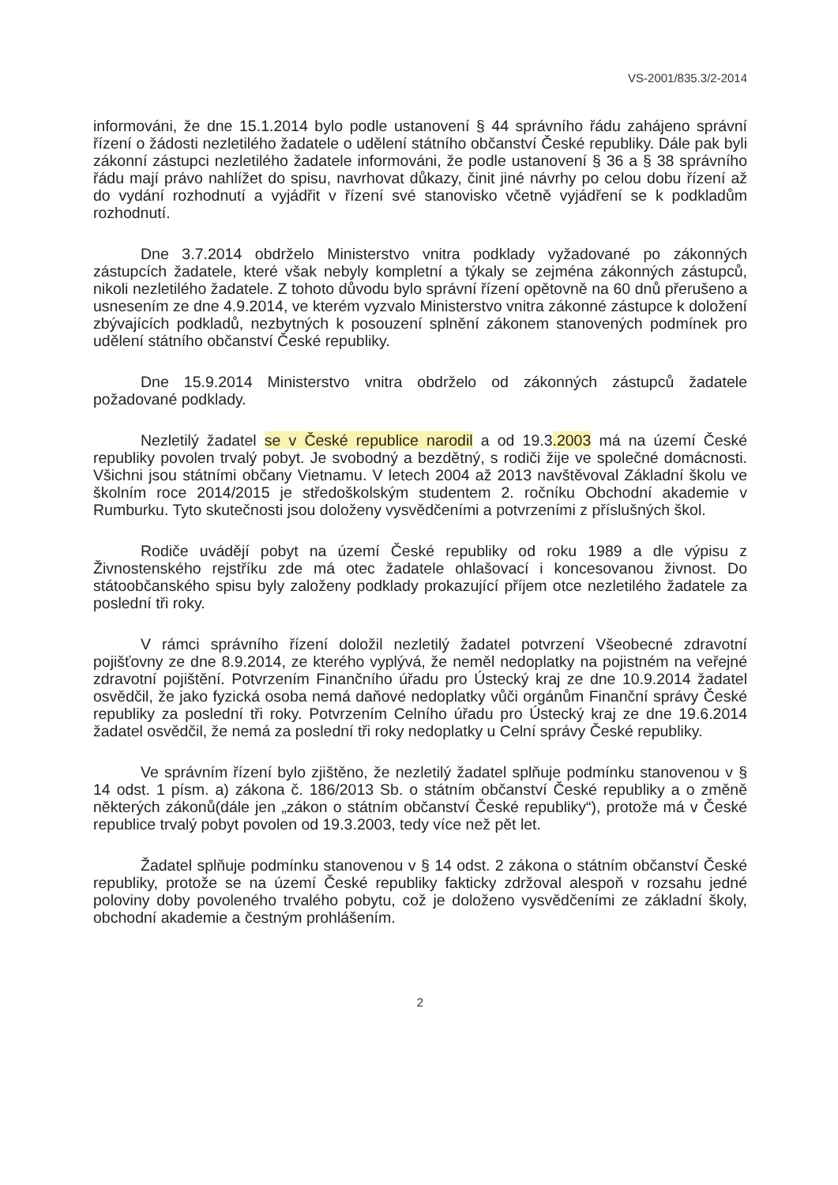VS-2001/835.3/2-2014
informováni, že dne 15.1.2014 bylo podle ustanovení § 44 správního řádu zahájeno správní řízení o žádosti nezletilého žadatele o udělení státního občanství České republiky. Dále pak byli zákonní zástupci nezletilého žadatele informováni, že podle ustanovení § 36 a § 38 správního řádu mají právo nahlížet do spisu, navrhovat důkazy, činit jiné návrhy po celou dobu řízení až do vydání rozhodnutí a vyjádřit v řízení své stanovisko včetně vyjádření se k podkladům rozhodnutí.
Dne 3.7.2014 obdrželo Ministerstvo vnitra podklady vyžadované po zákonných zástupcích žadatele, které však nebyly kompletní a týkaly se zejména zákonných zástupců, nikoli nezletilého žadatele. Z tohoto důvodu bylo správní řízení opětovně na 60 dnů přerušeno a usnesením ze dne 4.9.2014, ve kterém vyzvalo Ministerstvo vnitra zákonné zástupce k doložení zbývajících podkladů, nezbytných k posouzení splnění zákonem stanovených podmínek pro udělení státního občanství České republiky.
Dne 15.9.2014 Ministerstvo vnitra obdrželo od zákonných zástupců žadatele požadované podklady.
Nezletilý žadatel se v České republice narodil a od 19.3.2003 má na území České republiky povolen trvalý pobyt. Je svobodný a bezdětný, s rodiči žije ve společné domácnosti. Všichni jsou státními občany Vietnamu. V letech 2004 až 2013 navštěvoval Základní školu ve školním roce 2014/2015 je středoškolským studentem 2. ročníku Obchodní akademie v Rumburku. Tyto skutečnosti jsou doloženy vysvědčeními a potvrzeními z příslušných škol.
Rodiče uvádějí pobyt na území České republiky od roku 1989 a dle výpisu z Živnostenského rejstříku zde má otec žadatele ohlašovací i koncesovanou živnost. Do státoobčanského spisu byly založeny podklady prokazující příjem otce nezletilého žadatele za poslední tři roky.
V rámci správního řízení doložil nezletilý žadatel potvrzení Všeobecné zdravotní pojišťovny ze dne 8.9.2014, ze kterého vyplývá, že neměl nedoplatky na pojistném na veřejné zdravotní pojištění. Potvrzením Finančního úřadu pro Ústecký kraj ze dne 10.9.2014 žadatel osvědčil, že jako fyzická osoba nemá daňové nedoplatky vůči orgánům Finanční správy České republiky za poslední tři roky. Potvrzením Celního úřadu pro Ústecký kraj ze dne 19.6.2014 žadatel osvědčil, že nemá za poslední tři roky nedoplatky u Celní správy České republiky.
Ve správním řízení bylo zjištěno, že nezletilý žadatel splňuje podmínku stanovenou v § 14 odst. 1 písm. a) zákona č. 186/2013 Sb. o státním občanství České republiky a o změně některých zákonů(dále jen „zákon o státním občanství České republiky“), protože má v České republice trvalý pobyt povolen od 19.3.2003, tedy více než pět let.
Žadatel splňuje podmínku stanovenou v § 14 odst. 2 zákona o státním občanství České republiky, protože se na území České republiky fakticky zdržoval alespoň v rozsahu jedné poloviny doby povoleného trvalého pobytu, což je doloženo vysvědčeními ze základní školy, obchodní akademie a čestným prohlášením.
2